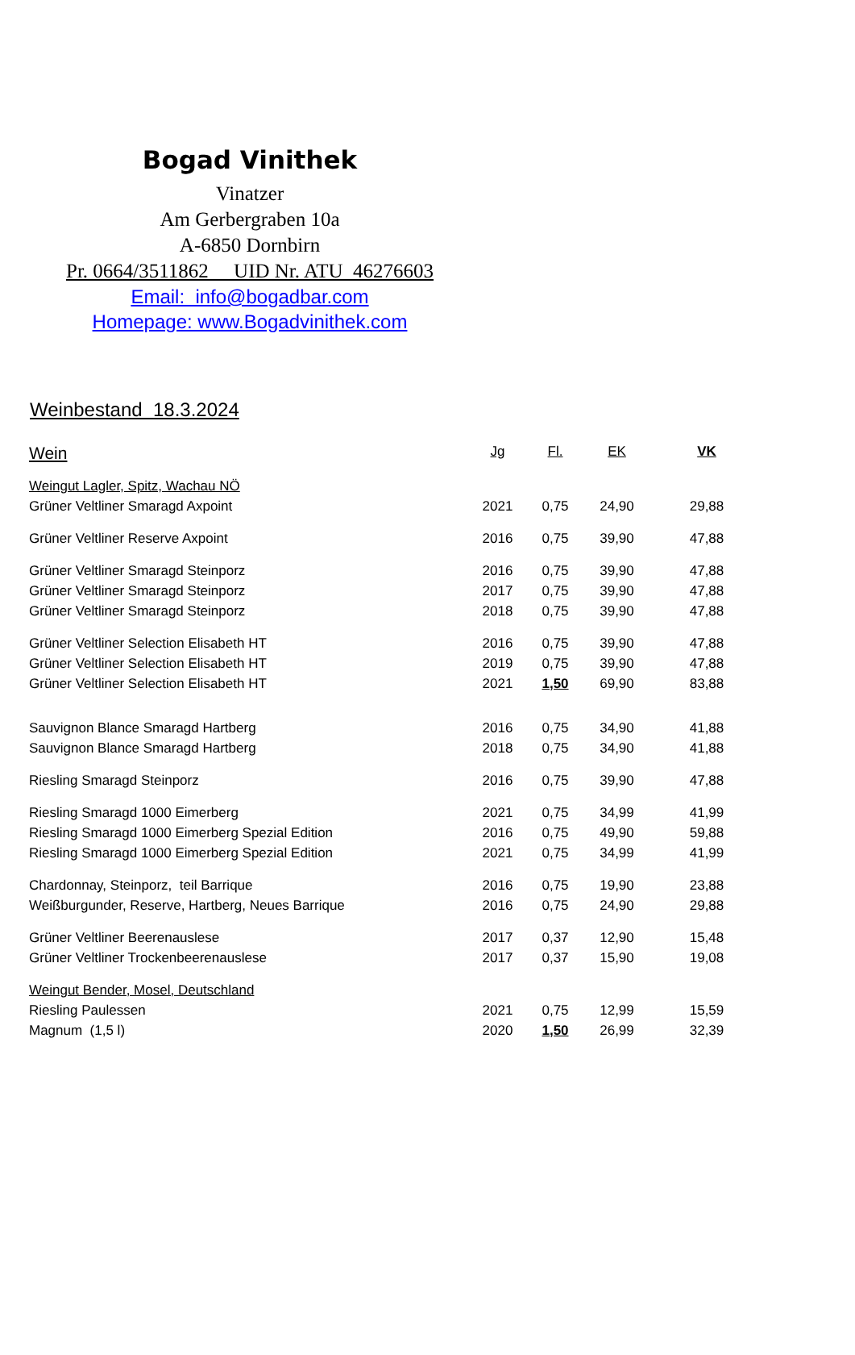Bogad Vinithek
Vinatzer
Am Gerbergraben 10a
A-6850 Dornbirn
Pr. 0664/3511862 UID Nr. ATU 46276603
Email: info@bogadbar.com
Homepage: www.Bogadvinithek.com
Weinbestand 18.3.2024
| Wein | Jg | Fl. | EK | VK |
| --- | --- | --- | --- | --- |
| Weingut Lagler, Spitz, Wachau NÖ | | | | |
| Grüner Veltliner Smaragd Axpoint | 2021 | 0,75 | 24,90 | 29,88 |
| Grüner Veltliner Reserve Axpoint | 2016 | 0,75 | 39,90 | 47,88 |
| Grüner Veltliner Smaragd Steinporz | 2016 | 0,75 | 39,90 | 47,88 |
| Grüner Veltliner Smaragd Steinporz | 2017 | 0,75 | 39,90 | 47,88 |
| Grüner Veltliner Smaragd Steinporz | 2018 | 0,75 | 39,90 | 47,88 |
| Grüner Veltliner Selection Elisabeth HT | 2016 | 0,75 | 39,90 | 47,88 |
| Grüner Veltliner Selection Elisabeth HT | 2019 | 0,75 | 39,90 | 47,88 |
| Grüner Veltliner Selection Elisabeth HT | 2021 | 1,50 | 69,90 | 83,88 |
| Sauvignon Blance Smaragd Hartberg | 2016 | 0,75 | 34,90 | 41,88 |
| Sauvignon Blance Smaragd Hartberg | 2018 | 0,75 | 34,90 | 41,88 |
| Riesling Smaragd Steinporz | 2016 | 0,75 | 39,90 | 47,88 |
| Riesling Smaragd 1000 Eimerberg | 2021 | 0,75 | 34,99 | 41,99 |
| Riesling Smaragd 1000 Eimerberg Spezial Edition | 2016 | 0,75 | 49,90 | 59,88 |
| Riesling Smaragd 1000 Eimerberg Spezial Edition | 2021 | 0,75 | 34,99 | 41,99 |
| Chardonnay, Steinporz, teil Barrique | 2016 | 0,75 | 19,90 | 23,88 |
| Weißburgunder, Reserve, Hartberg, Neues Barrique | 2016 | 0,75 | 24,90 | 29,88 |
| Grüner Veltliner Beerenauslese | 2017 | 0,37 | 12,90 | 15,48 |
| Grüner Veltliner Trockenbeerenauslese | 2017 | 0,37 | 15,90 | 19,08 |
| Weingut Bender, Mosel, Deutschland | | | | |
| Riesling Paulessen | 2021 | 0,75 | 12,99 | 15,59 |
| Magnum (1,5 l) | 2020 | 1,50 | 26,99 | 32,39 |